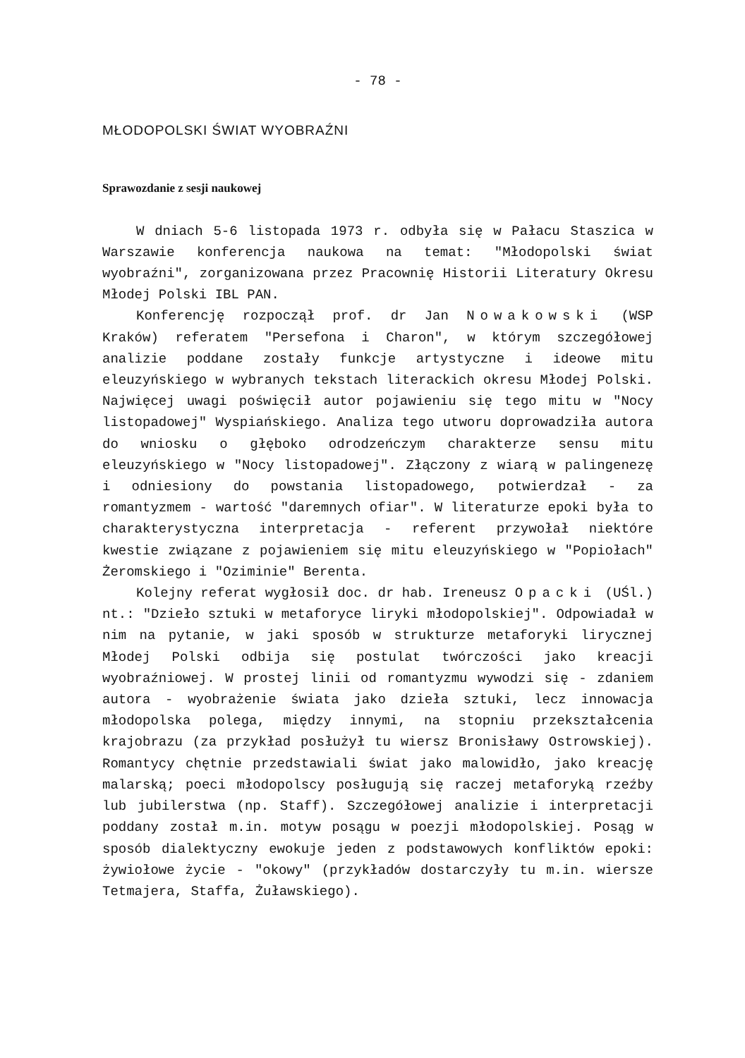- 78 -
MŁODOPOLSKI ŚWIAT WYOBRAŹNI
Sprawozdanie z sesji naukowej
W dniach 5-6 listopada 1973 r. odbyła się w Pałacu Staszica w Warszawie konferencja naukowa na temat: "Młodopolski świat wyobraźni", zorganizowana przez Pracownię Historii Literatury Okresu Młodej Polski IBL PAN.
Konferencję rozpoczął prof. dr Jan Nowakowski (WSP Kraków) referatem "Persefona i Charon", w którym szczegółowej analizie poddane zostały funkcje artystyczne i ideowe mitu eleuzyńskiego w wybranych tekstach literackich okresu Młodej Polski. Najwięcej uwagi poświęcił autor pojawieniu się tego mitu w "Nocy listopadowej" Wyspiańskiego. Analiza tego utworu doprowadziła autora do wniosku o głęboko odrodzeńczym charakterze sensu mitu eleuzyńskiego w "Nocy listopadowej". Złączony z wiarą w palingenezę i odniesiony do powstania listopadowego, potwierdzał - za romantyzmem - wartość "daremnych ofiar". W literaturze epoki była to charakterystyczna interpretacja - referent przywołał niektóre kwestie związane z pojawieniem się mitu eleuzyńskiego w "Popiołach" Żeromskiego i "Oziminie" Berenta.
Kolejny referat wygłosił doc. dr hab. Ireneusz Opacki (UŚl.) nt.: "Dzieło sztuki w metaforyce liryki młodopolskiej". Odpowiadał w nim na pytanie, w jaki sposób w strukturze metaforyki lirycznej Młodej Polski odbija się postulat twórczości jako kreacji wyobraźniowej. W prostej linii od romantyzmu wywodzi się - zdaniem autora - wyobrażenie świata jako dzieła sztuki, lecz innowacja młodopolska polega, między innymi, na stopniu przekształcenia krajobrazu (za przykład posłużył tu wiersz Bronisławy Ostrowskiej). Romantycy chętnie przedstawiali świat jako malowidło, jako kreację malarską; poeci młodopolscy posługują się raczej metaforyką rzeźby lub jubilerstwa (np. Staff). Szczegółowej analizie i interpretacji poddany został m.in. motyw posągu w poezji młodopolskiej. Posąg w sposób dialektyczny ewokuje jeden z podstawowych konfliktów epoki: żywiołowe życie - "okowy" (przykładów dostarczyły tu m.in. wiersze Tetmajera, Staffa, Żuławskiego).